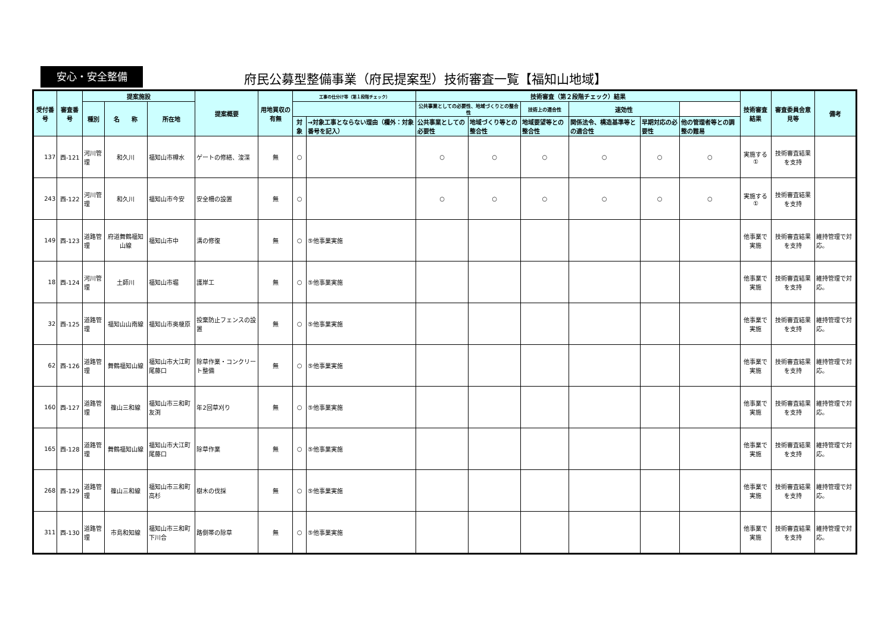安心・安全整備
府民公募型整備事業（府民提案型）技術審査一覧【福知山地域】
| 受付番号 | 審査番号 | 提案施設 | | | 提案概要 | 用地買収の有無 | 工事の仕分け等（第１段階チェック） | | 技術審査（第２段階チェック）結果 | | | | | | 技術審査結果 | 審査委員会意見等 | 備考 |
| --- | --- | --- | --- | --- | --- | --- | --- | --- | --- | --- | --- | --- | --- | --- | --- | --- | --- |
| | | 種別 | 名 称 | 所在地 | | | | | 公共事業としての必要性、地域づくりとの整合性 | | 技術上の適合性 | 速効性 | | | | | |
| | | | | | | | 対象 | →対象工事とならない理由（欄外：対象番号を記入） | 公共事業としての必要性 | 地域づくり等との整合性 | 地域要望等との整合性 | 関係法令、構造基準等との適合性 | 早期対応の必要性 | 他の管理者等との調整の難易 | | | |
| 137 | 西-121 | 河川管理 | 和久川 | 福知山市樽水 | ゲートの修繕、浚渫 | 無 | ○ | | ○ | ○ | ○ | ○ | ○ | ○ | 実施する① | 技術審査結果を支持 | |
| 243 | 西-122 | 河川管理 | 和久川 | 福知山市今安 | 安全柵の設置 | 無 | ○ | | ○ | ○ | ○ | ○ | ○ | ○ | 実施する① | 技術審査結果を支持 | |
| 149 | 西-123 | 道路管理 | 府道舞鶴福知山線 | 福知山市中 | 溝の修復 | 無 | ○ | ⑤他事業実施 | | | | | | | 他事業で実施 | 技術審査結果を支持 | 維持管理で対応。 |
| 18 | 西-124 | 河川管理 | 土師川 | 福知山市堀 | 護岸工 | 無 | ○ | ⑤他事業実施 | | | | | | | 他事業で実施 | 技術審査結果を支持 | 維持管理で対応。 |
| 32 | 西-125 | 道路管理 | 福知山山南線 | 福知山市奥榎原 | 投棄防止フェンスの設置 | 無 | ○ | ⑤他事業実施 | | | | | | | 他事業で実施 | 技術審査結果を支持 | 維持管理で対応。 |
| 62 | 西-126 | 道路管理 | 舞鶴福知山線 | 福知山市大江町尾藤口 | 除草作業・コンクリート整備 | 無 | ○ | ⑤他事業実施 | | | | | | | 他事業で実施 | 技術審査結果を支持 | 維持管理で対応。 |
| 160 | 西-127 | 道路管理 | 篠山三和線 | 福知山市三和町友渕 | 年2回草刈り | 無 | ○ | ⑤他事業実施 | | | | | | | 他事業で実施 | 技術審査結果を支持 | 維持管理で対応。 |
| 165 | 西-128 | 道路管理 | 舞鶴福知山線 | 福知山市大江町尾藤口 | 除草作業 | 無 | ○ | ⑤他事業実施 | | | | | | | 他事業で実施 | 技術審査結果を支持 | 維持管理で対応。 |
| 268 | 西-129 | 道路管理 | 篠山三和線 | 福知山市三和町高杉 | 樹木の伐採 | 無 | ○ | ⑤他事業実施 | | | | | | | 他事業で実施 | 技術審査結果を支持 | 維持管理で対応。 |
| 311 | 西-130 | 道路管理 | 市島和知線 | 福知山市三和町下川合 | 路側帯の除草 | 無 | ○ | ⑤他事業実施 | | | | | | | 他事業で実施 | 技術審査結果を支持 | 維持管理で対応。 |